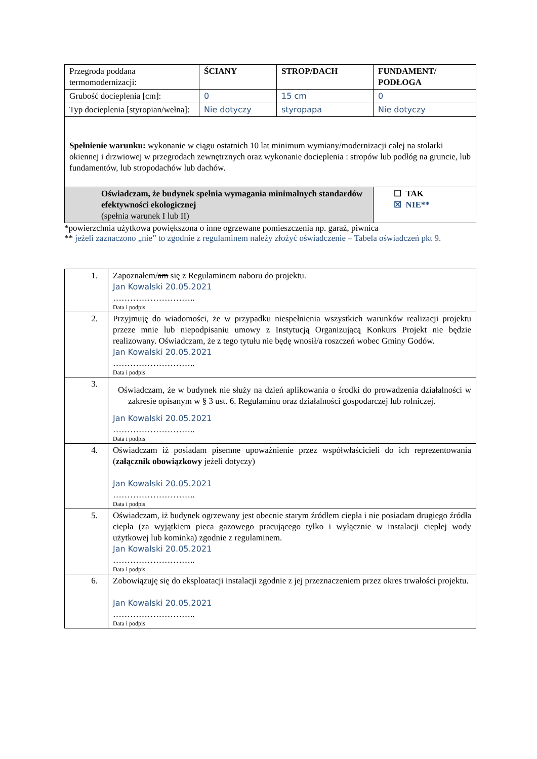| Przegroda poddana termomodernizacji: | ŚCIANY | STROP/DACH | FUNDAMENT/ PODŁOGA |
| Grubość docieplenia [cm]: | 0 | 15 cm | 0 |
| Typ docieplenia [styropian/wełna]: | Nie dotyczy | styropapa | Nie dotyczy |
| Spełnienie warunku: wykonanie w ciągu ostatnich 10 lat minimum wymiany/modernizacji całej na stolarki okiennej i drzwiowej w przegrodach zewnętrznych oraz wykonanie docieplenia : stropów lub podłóg na gruncie, lub fundamentów, lub stropodachów lub dachów. | | | |
| Oświadczam, że budynek spełnia wymagania minimalnych standardów efektywności ekologicznej (spełnia warunek I lub II) | | | ☐ TAK ☒ NIE** |
*powierzchnia użytkowa powiększona o inne ogrzewane pomieszczenia np. garaż, piwnica
** jeżeli zaznaczono „nie” to zgodnie z regulaminem należy złożyć oświadczenie – Tabela oświadczeń pkt 9.
| 1. | Zapoznałem/ am się z Regulaminem naboru do projektu. Jan Kowalski 20.05.2021 ……………………….. Data i podpis |
| 2. | Przyjmuję do wiadomości, że w przypadku niespełnienia wszystkich warunków realizacji projektu przeze mnie lub niepodpisaniu umowy z Instytucją Organizującą Konkurs Projekt nie będzie realizowany. Oświadczam, że z tego tytułu nie będę wnosił/a roszczeń wobec Gminy Godów. Jan Kowalski 20.05.2021 ……………………….. Data i podpis |
| 3. | Oświadczam, że w budynek nie służy na dzień aplikowania o środki do prowadzenia działalności w zakresie opisanym w § 3 ust. 6. Regulaminu oraz działalności gospodarczej lub rolniczej. Jan Kowalski 20.05.2021 ……………………….. Data i podpis |
| 4. | Oświadczam iż posiadam pisemne upoważnienie przez współwłaścicieli do ich reprezentowania ( załącznik obowiązkowy jeżeli dotyczy) Jan Kowalski 20.05.2021 ……………………….. Data i podpis |
| 5. | Oświadczam, iż budynek ogrzewany jest obecnie starym źródłem ciepła i nie posiadam drugiego źródła ciepła (za wyjątkiem pieca gazowego pracującego tylko i wyłącznie w instalacji ciepłej wody użytkowej lub kominka) zgodnie z regulaminem. Jan Kowalski 20.05.2021 ……………………….. Data i podpis |
| 6. | Zobowiązuję się do eksploatacji instalacji zgodnie z jej przeznaczeniem przez okres trwałości projektu. Jan Kowalski 20.05.2021 ……………………….. Data i podpis |